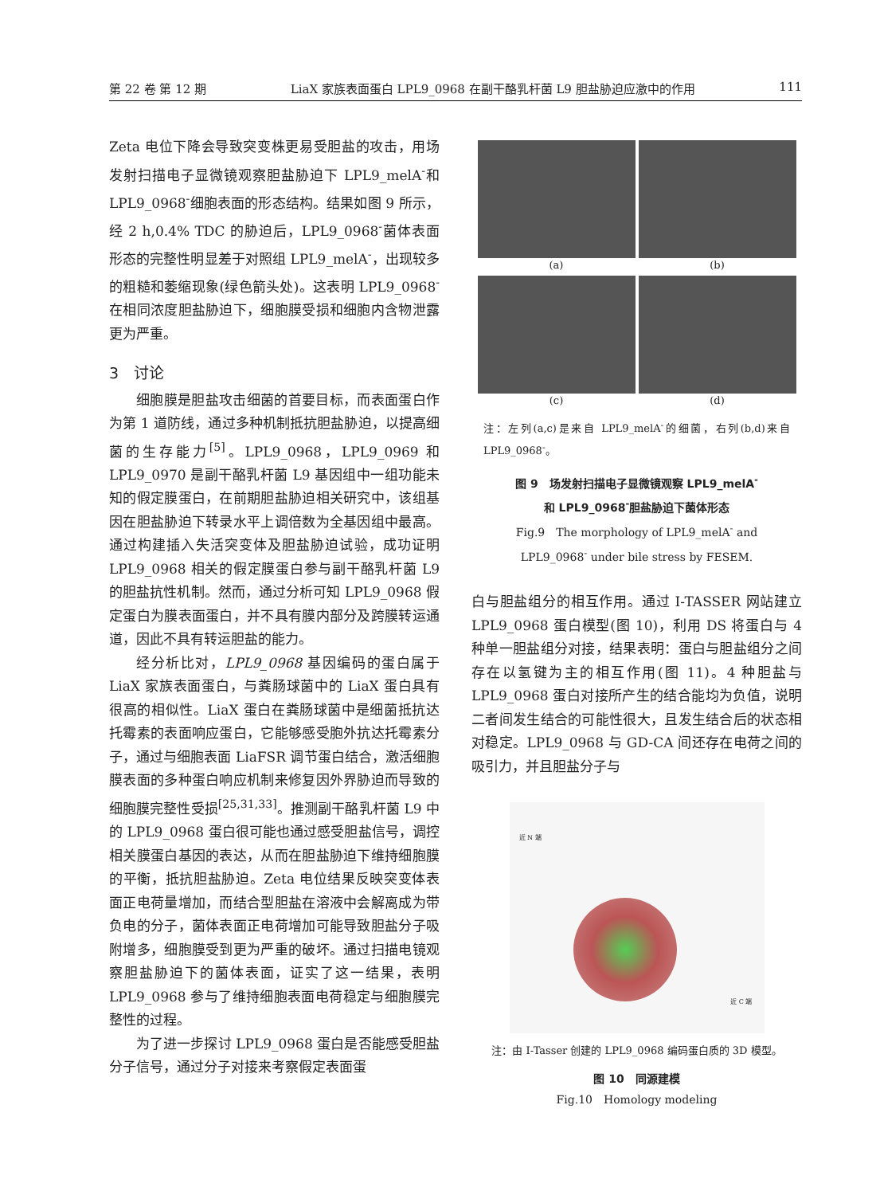第 22 卷 第 12 期 LiaX 家族表面蛋白 LPL9_0968 在副干酪乳杆菌 L9 胆盐胁迫应激中的作用 111
Zeta 电位下降会导致突变株更易受胆盐的攻击，用场发射扫描电子显微镜观察胆盐胁迫下 LPL9_melA<sup>-</sup>和 LPL9_0968<sup>-</sup>细胞表面的形态结构。结果如图 9 所示，经 2 h,0.4% TDC 的胁迫后，LPL9_0968<sup>-</sup>菌体表面形态的完整性明显差于对照组 LPL9_melA<sup>-</sup>，出现较多的粗糙和萎缩现象(绿色箭头处)。这表明 LPL9_0968<sup>-</sup>在相同浓度胆盐胁迫下，细胞膜受损和细胞内含物泄露更为严重。
3　讨论
细胞膜是胆盐攻击细菌的首要目标，而表面蛋白作为第 1 道防线，通过多种机制抵抗胆盐胁迫，以提高细菌的生存能力<sup>[5]</sup>。LPL9_0968，LPL9_0969 和 LPL9_0970 是副干酪乳杆菌 L9 基因组中一组功能未知的假定膜蛋白，在前期胆盐胁迫相关研究中，该组基因在胆盐胁迫下转录水平上调倍数为全基因组中最高。通过构建插入失活突变体及胆盐胁迫试验，成功证明 LPL9_0968 相关的假定膜蛋白参与副干酪乳杆菌 L9 的胆盐抗性机制。然而，通过分析可知 LPL9_0968 假定蛋白为膜表面蛋白，并不具有膜内部分及跨膜转运通道，因此不具有转运胆盐的能力。
经分析比对，LPL9_0968 基因编码的蛋白属于 LiaX 家族表面蛋白，与粪肠球菌中的 LiaX 蛋白具有很高的相似性。LiaX 蛋白在粪肠球菌中是细菌抵抗达托霉素的表面响应蛋白，它能够感受胞外抗达托霉素分子，通过与细胞表面 LiaFSR 调节蛋白结合，激活细胞膜表面的多种蛋白响应机制来修复因外界胁迫而导致的细胞膜完整性受损<sup>[25,31,33]</sup>。推测副干酪乳杆菌 L9 中的 LPL9_0968 蛋白很可能也通过感受胆盐信号，调控相关膜蛋白基因的表达，从而在胆盐胁迫下维持细胞膜的平衡，抵抗胆盐胁迫。Zeta 电位结果反映突变体表面正电荷量增加，而结合型胆盐在溶液中会解离成为带负电的分子，菌体表面正电荷增加可能导致胆盐分子吸附增多，细胞膜受到更为严重的破坏。通过扫描电镜观察胆盐胁迫下的菌体表面，证实了这一结果，表明 LPL9_0968 参与了维持细胞表面电荷稳定与细胞膜完整性的过程。
为了进一步探讨 LPL9_0968 蛋白是否能感受胆盐分子信号，通过分子对接来考察假定表面蛋
(a)
(b)
(c)
(d)
注：左列(a,c)是来自 LPL9_melA<sup>-</sup>的细菌，右列(b,d)来自 LPL9_0968<sup>-</sup>。
图 9　场发射扫描电子显微镜观察 LPL9_melA<sup>-</sup>
和 LPL9_0968<sup>-</sup>胆盐胁迫下菌体形态
Fig.9　The morphology of LPL9_melA<sup>-</sup> and
LPL9_0968<sup>-</sup> under bile stress by FESEM.
白与胆盐组分的相互作用。通过 I-TASSER 网站建立 LPL9_0968 蛋白模型(图 10)，利用 DS 将蛋白与 4 种单一胆盐组分对接，结果表明：蛋白与胆盐组分之间存在以氢键为主的相互作用(图 11)。4 种胆盐与 LPL9_0968 蛋白对接所产生的结合能均为负值，说明二者间发生结合的可能性很大，且发生结合后的状态相对稳定。LPL9_0968 与 GD-CA 间还存在电荷之间的吸引力，并且胆盐分子与
近 N 端
近 C 端
注：由 I-Tasser 创建的 LPL9_0968 编码蛋白质的 3D 模型。
图 10　同源建模
Fig.10　Homology modeling